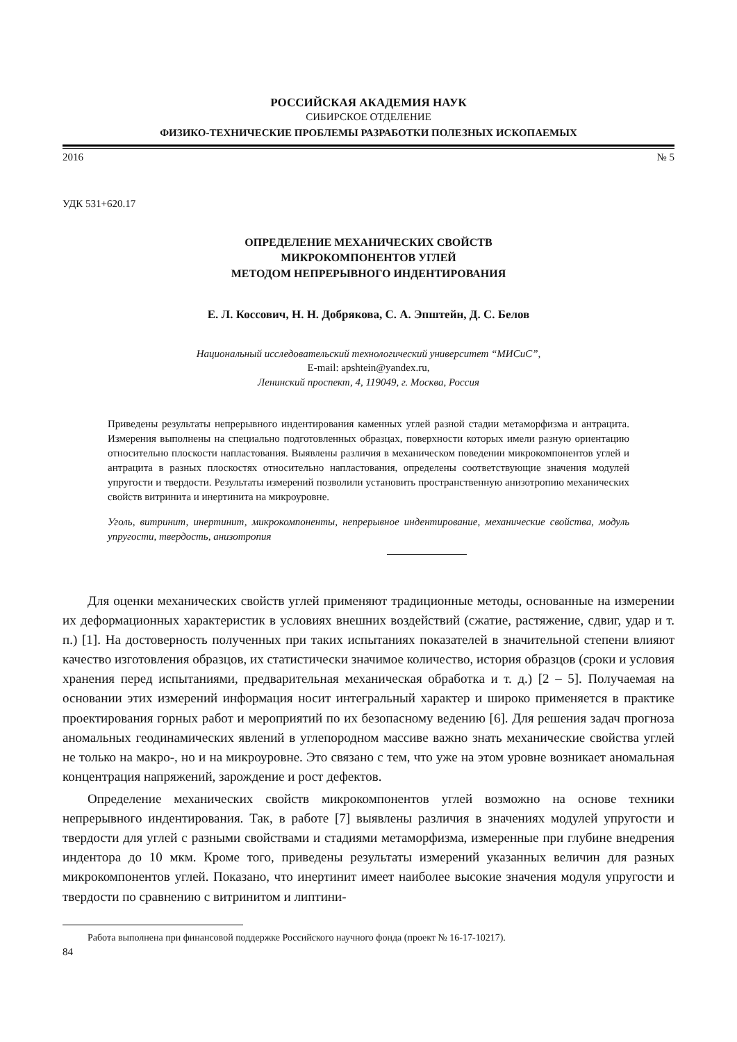РОССИЙСКАЯ АКАДЕМИЯ НАУК
СИБИРСКОЕ ОТДЕЛЕНИЕ
ФИЗИКО-ТЕХНИЧЕСКИЕ ПРОБЛЕМЫ РАЗРАБОТКИ ПОЛЕЗНЫХ ИСКОПАЕМЫХ
2016 № 5
УДК 531+620.17
ОПРЕДЕЛЕНИЕ МЕХАНИЧЕСКИХ СВОЙСТВ
МИКРОКОМПОНЕНТОВ УГЛЕЙ
МЕТОДОМ НЕПРЕРЫВНОГО ИНДЕНТИРОВАНИЯ
Е. Л. Коссович, Н. Н. Добрякова, С. А. Эпштейн, Д. С. Белов
Национальный исследовательский технологический университет “МИСиС”,
E-mail: apshtein@yandex.ru,
Ленинский проспект, 4, 119049, г. Москва, Россия
Приведены результаты непрерывного индентирования каменных углей разной стадии метаморфизма и антрацита. Измерения выполнены на специально подготовленных образцах, поверхности которых имели разную ориентацию относительно плоскости напластования. Выявлены различия в механическом поведении микрокомпонентов углей и антрацита в разных плоскостях относительно напластования, определены соответствующие значения модулей упругости и твердости. Результаты измерений позволили установить пространственную анизотропию механических свойств витринита и инертинита на микроуровне.
Уголь, витринит, инертинит, микрокомпоненты, непрерывное индентирование, механические свойства, модуль упругости, твердость, анизотропия
Для оценки механических свойств углей применяют традиционные методы, основанные на измерении их деформационных характеристик в условиях внешних воздействий (сжатие, растяжение, сдвиг, удар и т. п.) [1]. На достоверность полученных при таких испытаниях показателей в значительной степени влияют качество изготовления образцов, их статистически значимое количество, история образцов (сроки и условия хранения перед испытаниями, предварительная механическая обработка и т. д.) [2 – 5]. Получаемая на основании этих измерений информация носит интегральный характер и широко применяется в практике проектирования горных работ и мероприятий по их безопасному ведению [6]. Для решения задач прогноза аномальных геодинамических явлений в углепородном массиве важно знать механические свойства углей не только на макро-, но и на микроуровне. Это связано с тем, что уже на этом уровне возникает аномальная концентрация напряжений, зарождение и рост дефектов.
Определение механических свойств микрокомпонентов углей возможно на основе техники непрерывного индентирования. Так, в работе [7] выявлены различия в значениях модулей упругости и твердости для углей с разными свойствами и стадиями метаморфизма, измеренные при глубине внедрения индентора до 10 мкм. Кроме того, приведены результаты измерений указанных величин для разных микрокомпонентов углей. Показано, что инертинит имеет наиболее высокие значения модуля упругости и твердости по сравнению с витринитом и липтини-
Работа выполнена при финансовой поддержке Российского научного фонда (проект № 16-17-10217).
84